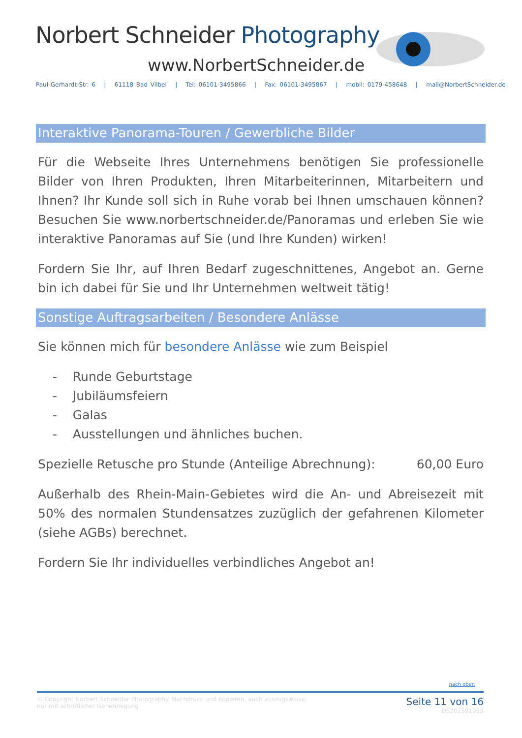Norbert Schneider Photography
www.NorbertSchneider.de
Paul-Gerhardt-Str. 6 | 61118 Bad Vilbel | Tel: 06101-3495866 | Fax: 06101-3495867 | mobil: 0179-458648 | mail@NorbertSchneider.de
Interaktive Panorama-Touren / Gewerbliche Bilder
Für die Webseite Ihres Unternehmens benötigen Sie professionelle Bilder von Ihren Produkten, Ihren Mitarbeiterinnen, Mitarbeitern und Ihnen? Ihr Kunde soll sich in Ruhe vorab bei Ihnen umschauen können? Besuchen Sie www.norbertschneider.de/Panoramas und erleben Sie wie interaktive Panoramas auf Sie (und Ihre Kunden) wirken!
Fordern Sie Ihr, auf Ihren Bedarf zugeschnittenes, Angebot an. Gerne bin ich dabei für Sie und Ihr Unternehmen weltweit tätig!
Sonstige Auftragsarbeiten / Besondere Anlässe
Sie können mich für besondere Anlässe wie zum Beispiel
- Runde Geburtstage
- Jubiläumsfeiern
- Galas
- Ausstellungen und ähnliches buchen.
Spezielle Retusche pro Stunde (Anteilige Abrechnung): 60,00 Euro
Außerhalb des Rhein-Main-Gebietes wird die An- und Abreisezeit mit 50% des normalen Stundensatzes zuzüglich der gefahrenen Kilometer (siehe AGBs) berechnet.
Fordern Sie Ihr individuelles verbindliches Angebot an!
nach oben
© Copyright Norbert Schneider Photography. Nachdruck und Kopieren, auch auszugsweise,
nur mit schriftlicher Genehmigung
Seite 11 von 16
DS201591933